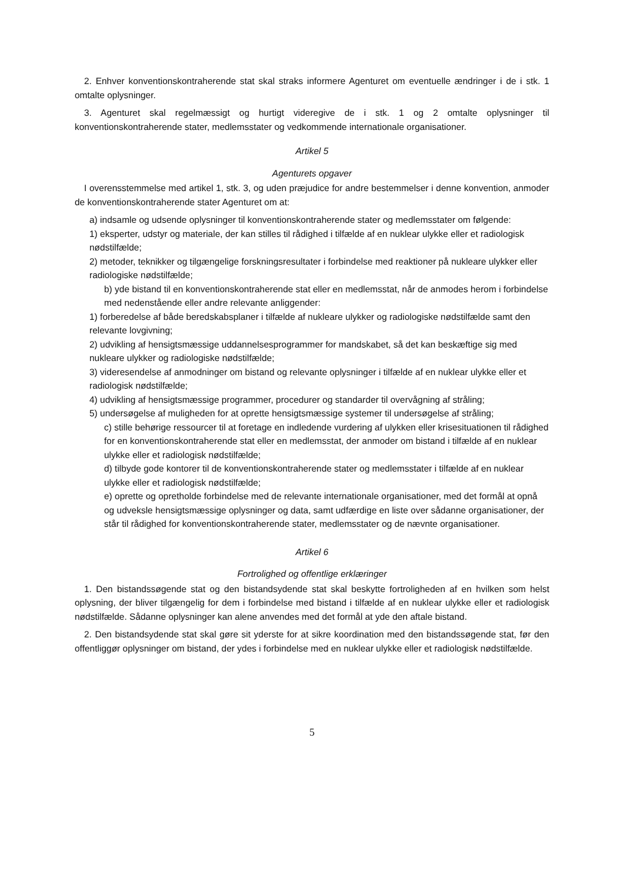2. Enhver konventionskontraherende stat skal straks informere Agenturet om eventuelle ændringer i de i stk. 1 omtalte oplysninger.
3. Agenturet skal regelmæssigt og hurtigt videregive de i stk. 1 og 2 omtalte oplysninger til konventionskontraherende stater, medlemsstater og vedkommende internationale organisationer.
Artikel 5
Agenturets opgaver
I overensstemmelse med artikel 1, stk. 3, og uden præjudice for andre bestemmelser i denne konvention, anmoder de konventionskontraherende stater Agenturet om at:
a) indsamle og udsende oplysninger til konventionskontraherende stater og medlemsstater om følgende:
1) eksperter, udstyr og materiale, der kan stilles til rådighed i tilfælde af en nuklear ulykke eller et radiologisk nødstilfælde;
2) metoder, teknikker og tilgængelige forskningsresultater i forbindelse med reaktioner på nukleare ulykker eller radiologiske nødstilfælde;
b) yde bistand til en konventionskontraherende stat eller en medlemsstat, når de anmodes herom i forbindelse med nedenstående eller andre relevante anliggender:
1) forberedelse af både beredskabsplaner i tilfælde af nukleare ulykker og radiologiske nødstilfælde samt den relevante lovgivning;
2) udvikling af hensigtsmæssige uddannelsesprogrammer for mandskabet, så det kan beskæftige sig med nukleare ulykker og radiologiske nødstilfælde;
3) videresendelse af anmodninger om bistand og relevante oplysninger i tilfælde af en nuklear ulykke eller et radiologisk nødstilfælde;
4) udvikling af hensigtsmæssige programmer, procedurer og standarder til overvågning af stråling;
5) undersøgelse af muligheden for at oprette hensigtsmæssige systemer til undersøgelse af stråling;
c) stille behørige ressourcer til at foretage en indledende vurdering af ulykken eller krisesituationen til rådighed for en konventionskontraherende stat eller en medlemsstat, der anmoder om bistand i tilfælde af en nuklear ulykke eller et radiologisk nødstilfælde;
d) tilbyde gode kontorer til de konventionskontraherende stater og medlemsstater i tilfælde af en nuklear ulykke eller et radiologisk nødstilfælde;
e) oprette og opretholde forbindelse med de relevante internationale organisationer, med det formål at opnå og udveksle hensigtsmæssige oplysninger og data, samt udfærdige en liste over sådanne organisationer, der står til rådighed for konventionskontraherende stater, medlemsstater og de nævnte organisationer.
Artikel 6
Fortrolighed og offentlige erklæringer
1. Den bistandssøgende stat og den bistandsydende stat skal beskytte fortroligheden af en hvilken som helst oplysning, der bliver tilgængelig for dem i forbindelse med bistand i tilfælde af en nuklear ulykke eller et radiologisk nødstilfælde. Sådanne oplysninger kan alene anvendes med det formål at yde den aftale bistand.
2. Den bistandsydende stat skal gøre sit yderste for at sikre koordination med den bistandssøgende stat, før den offentliggør oplysninger om bistand, der ydes i forbindelse med en nuklear ulykke eller et radiologisk nødstilfælde.
5